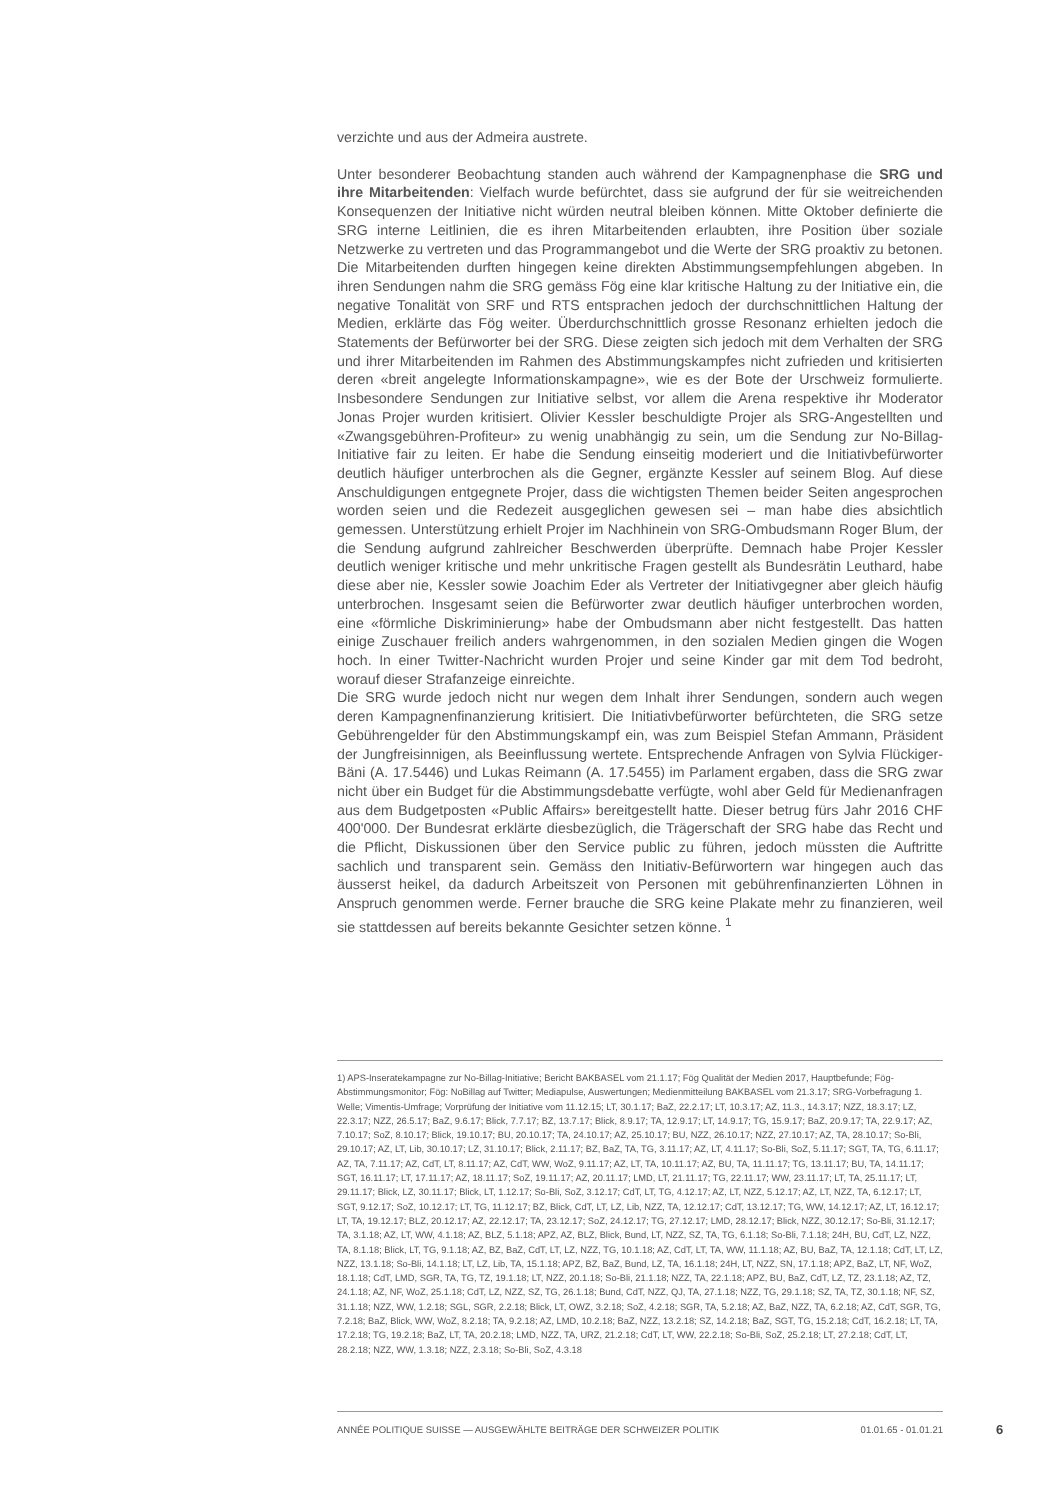verzichte und aus der Admeira austrete.
Unter besonderer Beobachtung standen auch während der Kampagnenphase die SRG und ihre Mitarbeitenden: Vielfach wurde befürchtet, dass sie aufgrund der für sie weitreichenden Konsequenzen der Initiative nicht würden neutral bleiben können. Mitte Oktober definierte die SRG interne Leitlinien, die es ihren Mitarbeitenden erlaubten, ihre Position über soziale Netzwerke zu vertreten und das Programmangebot und die Werte der SRG proaktiv zu betonen. Die Mitarbeitenden durften hingegen keine direkten Abstimmungsempfehlungen abgeben. In ihren Sendungen nahm die SRG gemäss Fög eine klar kritische Haltung zu der Initiative ein, die negative Tonalität von SRF und RTS entsprachen jedoch der durchschnittlichen Haltung der Medien, erklärte das Fög weiter. Überdurchschnittlich grosse Resonanz erhielten jedoch die Statements der Befürworter bei der SRG. Diese zeigten sich jedoch mit dem Verhalten der SRG und ihrer Mitarbeitenden im Rahmen des Abstimmungskampfes nicht zufrieden und kritisierten deren «breit angelegte Informationskampagne», wie es der Bote der Urschweiz formulierte. Insbesondere Sendungen zur Initiative selbst, vor allem die Arena respektive ihr Moderator Jonas Projer wurden kritisiert. Olivier Kessler beschuldigte Projer als SRG-Angestellten und «Zwangsgebühren-Profiteur» zu wenig unabhängig zu sein, um die Sendung zur No-Billag-Initiative fair zu leiten. Er habe die Sendung einseitig moderiert und die Initiativbefürworter deutlich häufiger unterbrochen als die Gegner, ergänzte Kessler auf seinem Blog. Auf diese Anschuldigungen entgegnete Projer, dass die wichtigsten Themen beider Seiten angesprochen worden seien und die Redezeit ausgeglichen gewesen sei – man habe dies absichtlich gemessen. Unterstützung erhielt Projer im Nachhinein von SRG-Ombudsmann Roger Blum, der die Sendung aufgrund zahlreicher Beschwerden überprüfte. Demnach habe Projer Kessler deutlich weniger kritische und mehr unkritische Fragen gestellt als Bundesrätin Leuthard, habe diese aber nie, Kessler sowie Joachim Eder als Vertreter der Initiativgegner aber gleich häufig unterbrochen. Insgesamt seien die Befürworter zwar deutlich häufiger unterbrochen worden, eine «förmliche Diskriminierung» habe der Ombudsmann aber nicht festgestellt. Das hatten einige Zuschauer freilich anders wahrgenommen, in den sozialen Medien gingen die Wogen hoch. In einer Twitter-Nachricht wurden Projer und seine Kinder gar mit dem Tod bedroht, worauf dieser Strafanzeige einreichte.
Die SRG wurde jedoch nicht nur wegen dem Inhalt ihrer Sendungen, sondern auch wegen deren Kampagnenfinanzierung kritisiert. Die Initiativbefürworter befürchteten, die SRG setze Gebührengelder für den Abstimmungskampf ein, was zum Beispiel Stefan Ammann, Präsident der Jungfreisinnigen, als Beeinflussung wertete. Entsprechende Anfragen von Sylvia Flückiger-Bäni (A. 17.5446) und Lukas Reimann (A. 17.5455) im Parlament ergaben, dass die SRG zwar nicht über ein Budget für die Abstimmungsdebatte verfügte, wohl aber Geld für Medienanfragen aus dem Budgetposten «Public Affairs» bereitgestellt hatte. Dieser betrug fürs Jahr 2016 CHF 400'000. Der Bundesrat erklärte diesbezüglich, die Trägerschaft der SRG habe das Recht und die Pflicht, Diskussionen über den Service public zu führen, jedoch müssten die Auftritte sachlich und transparent sein. Gemäss den Initiativ-Befürwortern war hingegen auch das äusserst heikel, da dadurch Arbeitszeit von Personen mit gebührenfinanzierten Löhnen in Anspruch genommen werde. Ferner brauche die SRG keine Plakate mehr zu finanzieren, weil sie stattdessen auf bereits bekannte Gesichter setzen könne. <sup>1</sup>
1) APS-Inseratekampagne zur No-Billag-Initiative; Bericht BAKBASEL vom 21.1.17; Fög Qualität der Medien 2017, Hauptbefunde; Fög-Abstimmungsmonitor; Fög: NoBillag auf Twitter; Mediapulse, Auswertungen; Medienmitteilung BAKBASEL vom 21.3.17; SRG-Vorbefragung 1. Welle; Vimentis-Umfrage; Vorprüfung der Initiative vom 11.12.15; LT, 30.1.17; BaZ, 22.2.17; LT, 10.3.17; AZ, 11.3., 14.3.17; NZZ, 18.3.17; LZ, 22.3.17; NZZ, 26.5.17; BaZ, 9.6.17; Blick, 7.7.17; BZ, 13.7.17; Blick, 8.9.17; TA, 12.9.17; LT, 14.9.17; TG, 15.9.17; BaZ, 20.9.17; TA, 22.9.17; AZ, 7.10.17; SoZ, 8.10.17; Blick, 19.10.17; BU, 20.10.17; TA, 24.10.17; AZ, 25.10.17; BU, NZZ, 26.10.17; NZZ, 27.10.17; AZ, TA, 28.10.17; So-Bli, 29.10.17; AZ, LT, Lib, 30.10.17; LZ, 31.10.17; Blick, 2.11.17; BZ, BaZ, TA, TG, 3.11.17; AZ, LT, 4.11.17; So-Bli, SoZ, 5.11.17; SGT, TA, TG, 6.11.17; AZ, TA, 7.11.17; AZ, CdT, LT, 8.11.17; AZ, CdT, WW, WoZ, 9.11.17; AZ, LT, TA, 10.11.17; AZ, BU, TA, 11.11.17; TG, 13.11.17; BU, TA, 14.11.17; SGT, 16.11.17; LT, 17.11.17; AZ, 18.11.17; SoZ, 19.11.17; AZ, 20.11.17; LMD, LT, 21.11.17; TG, 22.11.17; WW, 23.11.17; LT, TA, 25.11.17; LT, 29.11.17; Blick, LZ, 30.11.17; Blick, LT, 1.12.17; So-Bli, SoZ, 3.12.17; CdT, LT, TG, 4.12.17; AZ, LT, NZZ, 5.12.17; AZ, LT, NZZ, TA, 6.12.17; LT, SGT, 9.12.17; SoZ, 10.12.17; LT, TG, 11.12.17; BZ, Blick, CdT, LT, LZ, Lib, NZZ, TA, 12.12.17; CdT, 13.12.17; TG, WW, 14.12.17; AZ, LT, 16.12.17; LT, TA, 19.12.17; BLZ, 20.12.17; AZ, 22.12.17; TA, 23.12.17; SoZ, 24.12.17; TG, 27.12.17; LMD, 28.12.17; Blick, NZZ, 30.12.17; So-Bli, 31.12.17; TA, 3.1.18; AZ, LT, WW, 4.1.18; AZ, BLZ, 5.1.18; APZ, AZ, BLZ, Blick, Bund, LT, NZZ, SZ, TA, TG, 6.1.18; So-Bli, 7.1.18; 24H, BU, CdT, LZ, NZZ, TA, 8.1.18; Blick, LT, TG, 9.1.18; AZ, BZ, BaZ, CdT, LT, LZ, NZZ, TG, 10.1.18; AZ, CdT, LT, TA, WW, 11.1.18; AZ, BU, BaZ, TA, 12.1.18; CdT, LT, LZ, NZZ, 13.1.18; So-Bli, 14.1.18; LT, LZ, Lib, TA, 15.1.18; APZ, BZ, BaZ, Bund, LZ, TA, 16.1.18; 24H, LT, NZZ, SN, 17.1.18; APZ, BaZ, LT, NF, WoZ, 18.1.18; CdT, LMD, SGR, TA, TG, TZ, 19.1.18; LT, NZZ, 20.1.18; So-Bli, 21.1.18; NZZ, TA, 22.1.18; APZ, BU, BaZ, CdT, LZ, TZ, 23.1.18; AZ, TZ, 24.1.18; AZ, NF, WoZ, 25.1.18; CdT, LZ, NZZ, SZ, TG, 26.1.18; Bund, CdT, NZZ, QJ, TA, 27.1.18; NZZ, TG, 29.1.18; SZ, TA, TZ, 30.1.18; NF, SZ, 31.1.18; NZZ, WW, 1.2.18; SGL, SGR, 2.2.18; Blick, LT, OWZ, 3.2.18; SoZ, 4.2.18; SGR, TA, 5.2.18; AZ, BaZ, NZZ, TA, 6.2.18; AZ, CdT, SGR, TG, 7.2.18; BaZ, Blick, WW, WoZ, 8.2.18; TA, 9.2.18; AZ, LMD, 10.2.18; BaZ, NZZ, 13.2.18; SZ, 14.2.18; BaZ, SGT, TG, 15.2.18; CdT, 16.2.18; LT, TA, 17.2.18; TG, 19.2.18; BaZ, LT, TA, 20.2.18; LMD, NZZ, TA, URZ, 21.2.18; CdT, LT, WW, 22.2.18; So-Bli, SoZ, 25.2.18; LT, 27.2.18; CdT, LT, 28.2.18; NZZ, WW, 1.3.18; NZZ, 2.3.18; So-Bli, SoZ, 4.3.18
ANNÉE POLITIQUE SUISSE — AUSGEWÄHLTE BEITRÄGE DER SCHWEIZER POLITIK 01.01.65 - 01.01.21
6